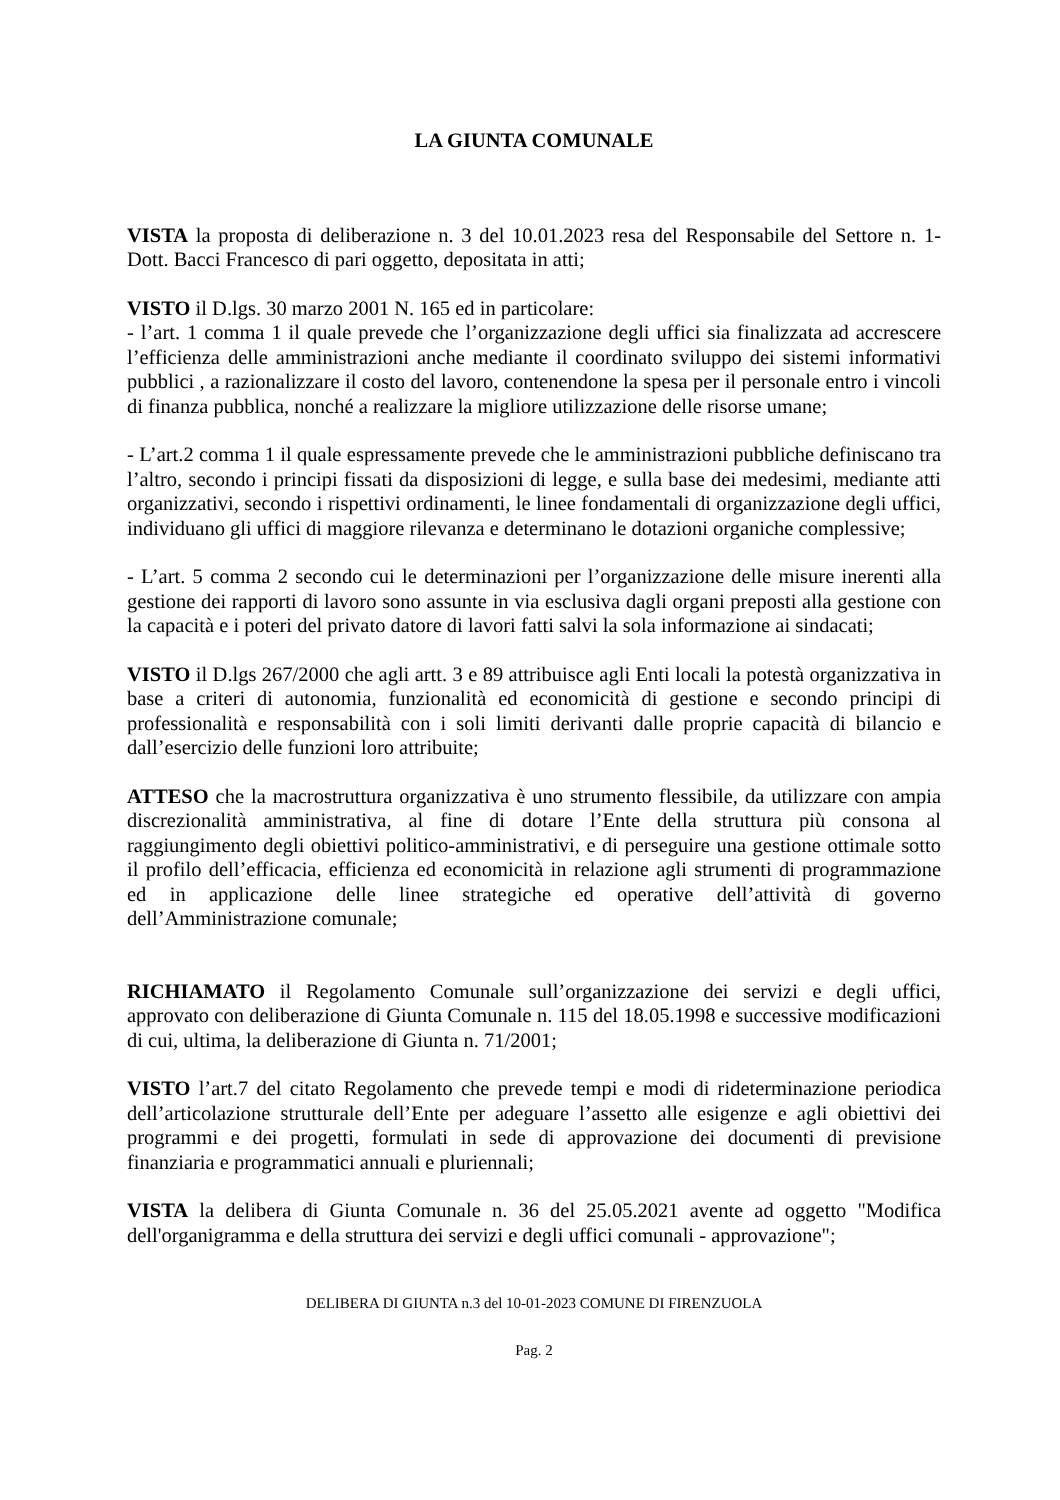LA GIUNTA COMUNALE
VISTA la proposta di deliberazione n. 3 del 10.01.2023 resa del Responsabile del Settore n. 1- Dott. Bacci Francesco di pari oggetto, depositata in atti;
VISTO il D.lgs. 30 marzo 2001 N. 165 ed in particolare:
- l’art. 1 comma 1 il quale prevede che l’organizzazione degli uffici sia finalizzata ad accrescere l’efficienza delle amministrazioni anche mediante il coordinato sviluppo dei sistemi informativi pubblici , a razionalizzare il costo del lavoro, contenendone la spesa per il personale entro i vincoli di finanza pubblica, nonché a realizzare la migliore utilizzazione delle risorse umane;
- L’art.2 comma 1 il quale espressamente prevede che le amministrazioni pubbliche definiscano tra l’altro, secondo i principi fissati da disposizioni di legge, e sulla base dei medesimi, mediante atti organizzativi, secondo i rispettivi ordinamenti, le linee fondamentali di organizzazione degli uffici, individuano gli uffici di maggiore rilevanza e determinano le dotazioni organiche complessive;
- L’art. 5 comma 2 secondo cui le determinazioni per l’organizzazione delle misure inerenti alla gestione dei rapporti di lavoro sono assunte in via esclusiva dagli organi preposti alla gestione con la capacità e i poteri del privato datore di lavori fatti salvi la sola informazione ai sindacati;
VISTO il D.lgs 267/2000 che agli artt. 3 e 89 attribuisce agli Enti locali la potestà organizzativa in base a criteri di autonomia, funzionalità ed economicità di gestione e secondo principi di professionalità e responsabilità con i soli limiti derivanti dalle proprie capacità di bilancio e dall’esercizio delle funzioni loro attribuite;
ATTESO che la macrostruttura organizzativa è uno strumento flessibile, da utilizzare con ampia discrezionalità amministrativa, al fine di dotare l’Ente della struttura più consona al raggiungimento degli obiettivi politico-amministrativi, e di perseguire una gestione ottimale sotto il profilo dell’efficacia, efficienza ed economicità in relazione agli strumenti di programmazione ed in applicazione delle linee strategiche ed operative dell’attività di governo dell’Amministrazione comunale;
RICHIAMATO il Regolamento Comunale sull’organizzazione dei servizi e degli uffici, approvato con deliberazione di Giunta Comunale n. 115 del 18.05.1998 e successive modificazioni di cui, ultima, la deliberazione di Giunta n. 71/2001;
VISTO l’art.7 del citato Regolamento che prevede tempi e modi di rideterminazione periodica dell’articolazione strutturale dell’Ente per adeguare l’assetto alle esigenze e agli obiettivi dei programmi e dei progetti, formulati in sede di approvazione dei documenti di previsione finanziaria e programmatici annuali e pluriennali;
VISTA la delibera di Giunta Comunale n. 36 del 25.05.2021 avente ad oggetto "Modifica dell'organigramma e della struttura dei servizi e degli uffici comunali - approvazione";
DELIBERA DI GIUNTA n.3 del 10-01-2023 COMUNE DI FIRENZUOLA
Pag. 2